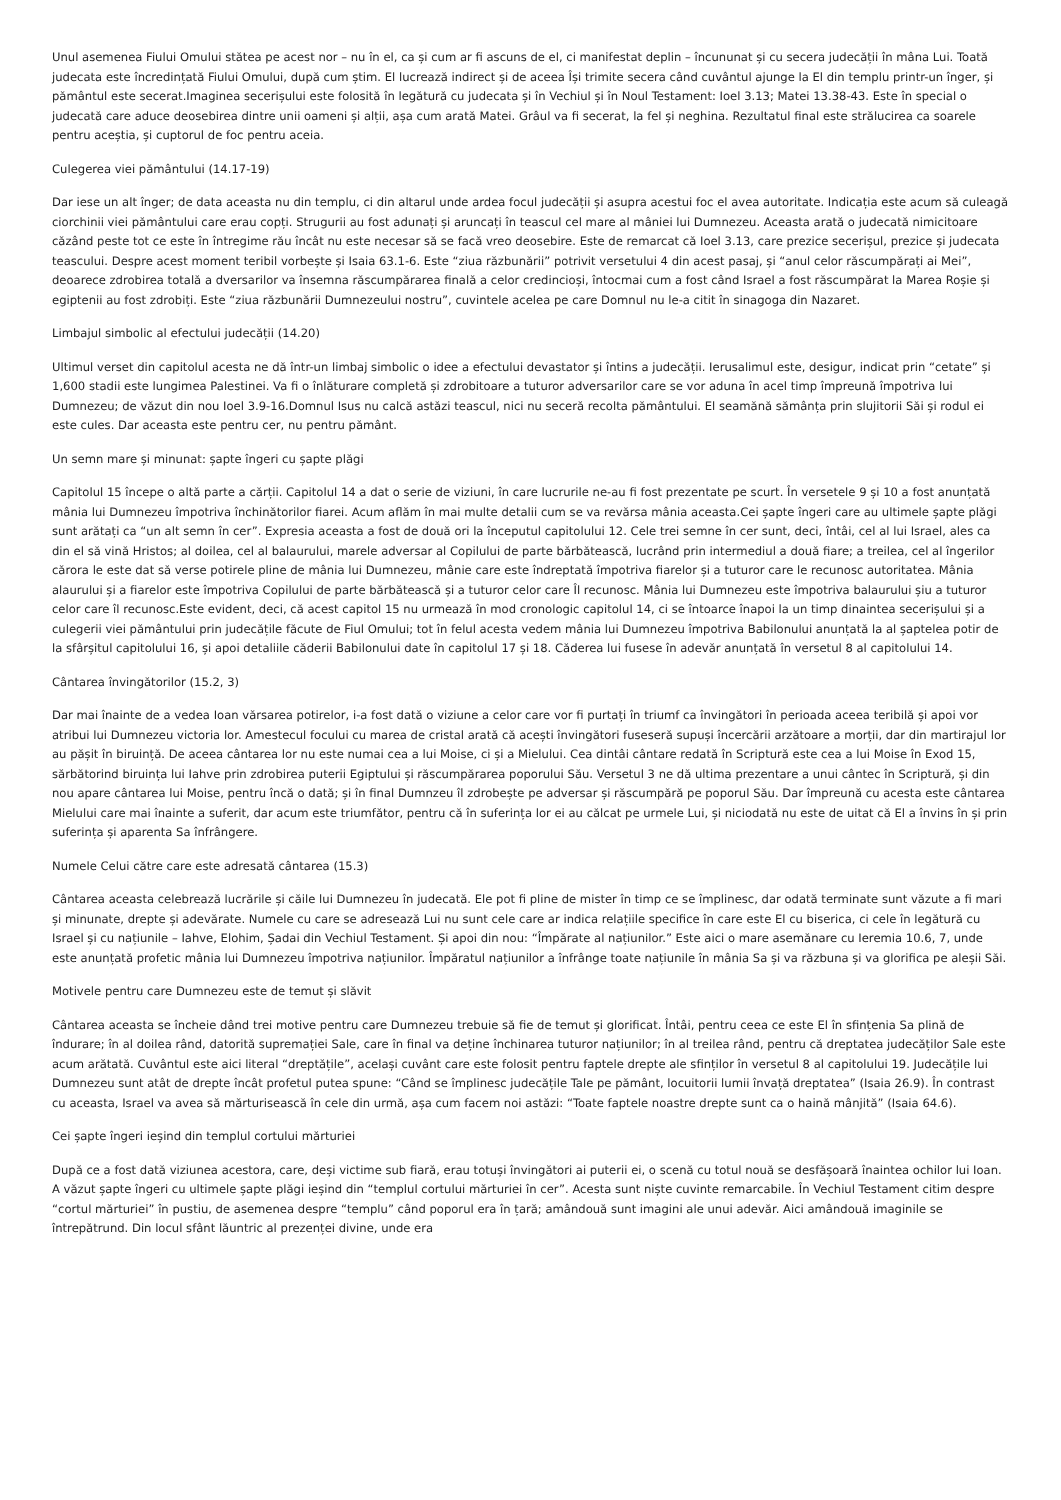Unul asemenea Fiului Omului stătea pe acest nor – nu în el, ca și cum ar fi ascuns de el, ci manifestat deplin – încununat și cu secera judecății în mâna Lui. Toată judecata este încredințată Fiului Omului, după cum știm. El lucrează indirect și de aceea Își trimite secera când cuvântul ajunge la El din templu printr-un înger, și pământul este secerat.Imaginea secerișului este folosită în legătură cu judecata și în Vechiul și în Noul Testament: Ioel 3.13; Matei 13.38-43. Este în special o judecată care aduce deosebirea dintre unii oameni și alții, așa cum arată Matei. Grâul va fi secerat, la fel și neghina. Rezultatul final este strălucirea ca soarele pentru aceștia, și cuptorul de foc pentru aceia.
Culegerea viei pământului (14.17-19)
Dar iese un alt înger; de data aceasta nu din templu, ci din altarul unde ardea focul judecății și asupra acestui foc el avea autoritate. Indicația este acum să culeagă ciorchinii viei pământului care erau copți. Strugurii au fost adunați și aruncați în teascul cel mare al mâniei lui Dumnezeu. Aceasta arată o judecată nimicitoare căzând peste tot ce este în întregime rău încât nu este necesar să se facă vreo deosebire. Este de remarcat că Ioel 3.13, care prezice secerișul, prezice și judecata teascului. Despre acest moment teribil vorbește și Isaia 63.1-6. Este “ziua răzbunării” potrivit versetului 4 din acest pasaj, și “anul celor răscumpărați ai Mei”, deoarece zdrobirea totală a dversarilor va însemna răscumpărarea finală a celor credincioși, întocmai cum a fost când Israel a fost răscumpărat la Marea Roșie și egiptenii au fost zdrobiți. Este “ziua răzbunării Dumnezeului nostru”, cuvintele acelea pe care Domnul nu le-a citit în sinagoga din Nazaret.
Limbajul simbolic al efectului judecății (14.20)
Ultimul verset din capitolul acesta ne dă într-un limbaj simbolic o idee a efectului devastator și întins a judecății. Ierusalimul este, desigur, indicat prin “cetate” și 1,600 stadii este lungimea Palestinei. Va fi o înlăturare completă și zdrobitoare a tuturor adversarilor care se vor aduna în acel timp împreună împotriva lui Dumnezeu; de văzut din nou Ioel 3.9-16.Domnul Isus nu calcă astăzi teascul, nici nu seceră recolta pământului. El seamănă sămânța prin slujitorii Săi și rodul ei este cules. Dar aceasta este pentru cer, nu pentru pământ.
Un semn mare și minunat: șapte îngeri cu șapte plăgi
Capitolul 15 începe o altă parte a cărții. Capitolul 14 a dat o serie de viziuni, în care lucrurile ne-au fi fost prezentate pe scurt. În versetele 9 și 10 a fost anunțată mânia lui Dumnezeu împotriva închinătorilor fiarei. Acum aflăm în mai multe detalii cum se va revărsa mânia aceasta.Cei șapte îngeri care au ultimele șapte plăgi sunt arătați ca “un alt semn în cer”. Expresia aceasta a fost de două ori la începutul capitolului 12. Cele trei semne în cer sunt, deci, întâi, cel al lui Israel, ales ca din el să vină Hristos; al doilea, cel al balaurului, marele adversar al Copilului de parte bărbătească, lucrând prin intermediul a două fiare; a treilea, cel al îngerilor cărora le este dat să verse potirele pline de mânia lui Dumnezeu, mânie care este îndreptată împotriva fiarelor și a tuturor care le recunosc autoritatea. Mânia alaurului și a fiarelor este împotriva Copilului de parte bărbătească și a tuturor celor care Îl recunosc. Mânia lui Dumnezeu este împotriva balaurului șiu a tuturor celor care îl recunosc.Este evident, deci, că acest capitol 15 nu urmează în mod cronologic capitolul 14, ci se întoarce înapoi la un timp dinaintea secerișului și a culegerii viei pământului prin judecățile făcute de Fiul Omului; tot în felul acesta vedem mânia lui Dumnezeu împotriva Babilonului anunțată la al șaptelea potir de la sfârșitul capitolului 16, și apoi detaliile căderii Babilonului date în capitolul 17 și 18. Căderea lui fusese în adevăr anunțată în versetul 8 al capitolului 14.
Cântarea învingătorilor (15.2, 3)
Dar mai înainte de a vedea Ioan vărsarea potirelor, i-a fost dată o viziune a celor care vor fi purtați în triumf ca învingători în perioada aceea teribilă și apoi vor atribui lui Dumnezeu victoria lor. Amestecul focului cu marea de cristal arată că acești învingători fuseseră supuși încercării arzătoare a morții, dar din martirajul lor au pășit în biruință. De aceea cântarea lor nu este numai cea a lui Moise, ci și a Mielului. Cea dintâi cântare redată în Scriptură este cea a lui Moise în Exod 15, sărbătorind biruința lui Iahve prin zdrobirea puterii Egiptului și răscumpărarea poporului Său. Versetul 3 ne dă ultima prezentare a unui cântec în Scriptură, și din nou apare cântarea lui Moise, pentru încă o dată; și în final Dumnzeu îl zdrobește pe adversar și răscumpără pe poporul Său. Dar împreună cu acesta este cântarea Mielului care mai înainte a suferit, dar acum este triumfător, pentru că în suferința lor ei au călcat pe urmele Lui, și niciodată nu este de uitat că El a învins în și prin suferința și aparenta Sa înfrângere.
Numele Celui către care este adresată cântarea (15.3)
Cântarea aceasta celebrează lucrările și căile lui Dumnezeu în judecată. Ele pot fi pline de mister în timp ce se împlinesc, dar odată terminate sunt văzute a fi mari și minunate, drepte și adevărate. Numele cu care se adresează Lui nu sunt cele care ar indica relațiile specifice în care este El cu biserica, ci cele în legătură cu Israel și cu națiunile – Iahve, Elohim, Șadai din Vechiul Testament. Și apoi din nou: “Împărate al națiunilor.” Este aici o mare asemănare cu Ieremia 10.6, 7, unde este anunțată profetic mânia lui Dumnezeu împotriva națiunilor. Împăratul națiunilor a înfrânge toate națiunile în mânia Sa și va răzbuna și va glorifica pe aleșii Săi.
Motivele pentru care Dumnezeu este de temut și slăvit
Cântarea aceasta se încheie dând trei motive pentru care Dumnezeu trebuie să fie de temut și glorificat. Întâi, pentru ceea ce este El în sfințenia Sa plină de îndurare; în al doilea rând, datorită supremației Sale, care în final va deține închinarea tuturor națiunilor; în al treilea rând, pentru că dreptatea judecăților Sale este acum arătată. Cuvântul este aici literal “dreptățile”, același cuvânt care este folosit pentru faptele drepte ale sfinților în versetul 8 al capitolului 19. Judecățile lui Dumnezeu sunt atât de drepte încât profetul putea spune: “Când se împlinesc judecățile Tale pe pământ, locuitorii lumii învață dreptatea” (Isaia 26.9). În contrast cu aceasta, Israel va avea să mărturisească în cele din urmă, așa cum facem noi astăzi: “Toate faptele noastre drepte sunt ca o haină mânjită” (Isaia 64.6).
Cei șapte îngeri ieșind din templul cortului mărturiei
După ce a fost dată viziunea acestora, care, deși victime sub fiară, erau totuși învingători ai puterii ei, o scenă cu totul nouă se desfășoară înaintea ochilor lui Ioan. A văzut șapte îngeri cu ultimele șapte plăgi ieșind din “templul cortului mărturiei în cer”. Acesta sunt niște cuvinte remarcabile. În Vechiul Testament citim despre “cortul mărturiei” în pustiu, de asemenea despre “templu” când poporul era în țară; amândouă sunt imagini ale unui adevăr. Aici amândouă imaginile se întrepătrund. Din locul sfânt lăuntric al prezenței divine, unde era